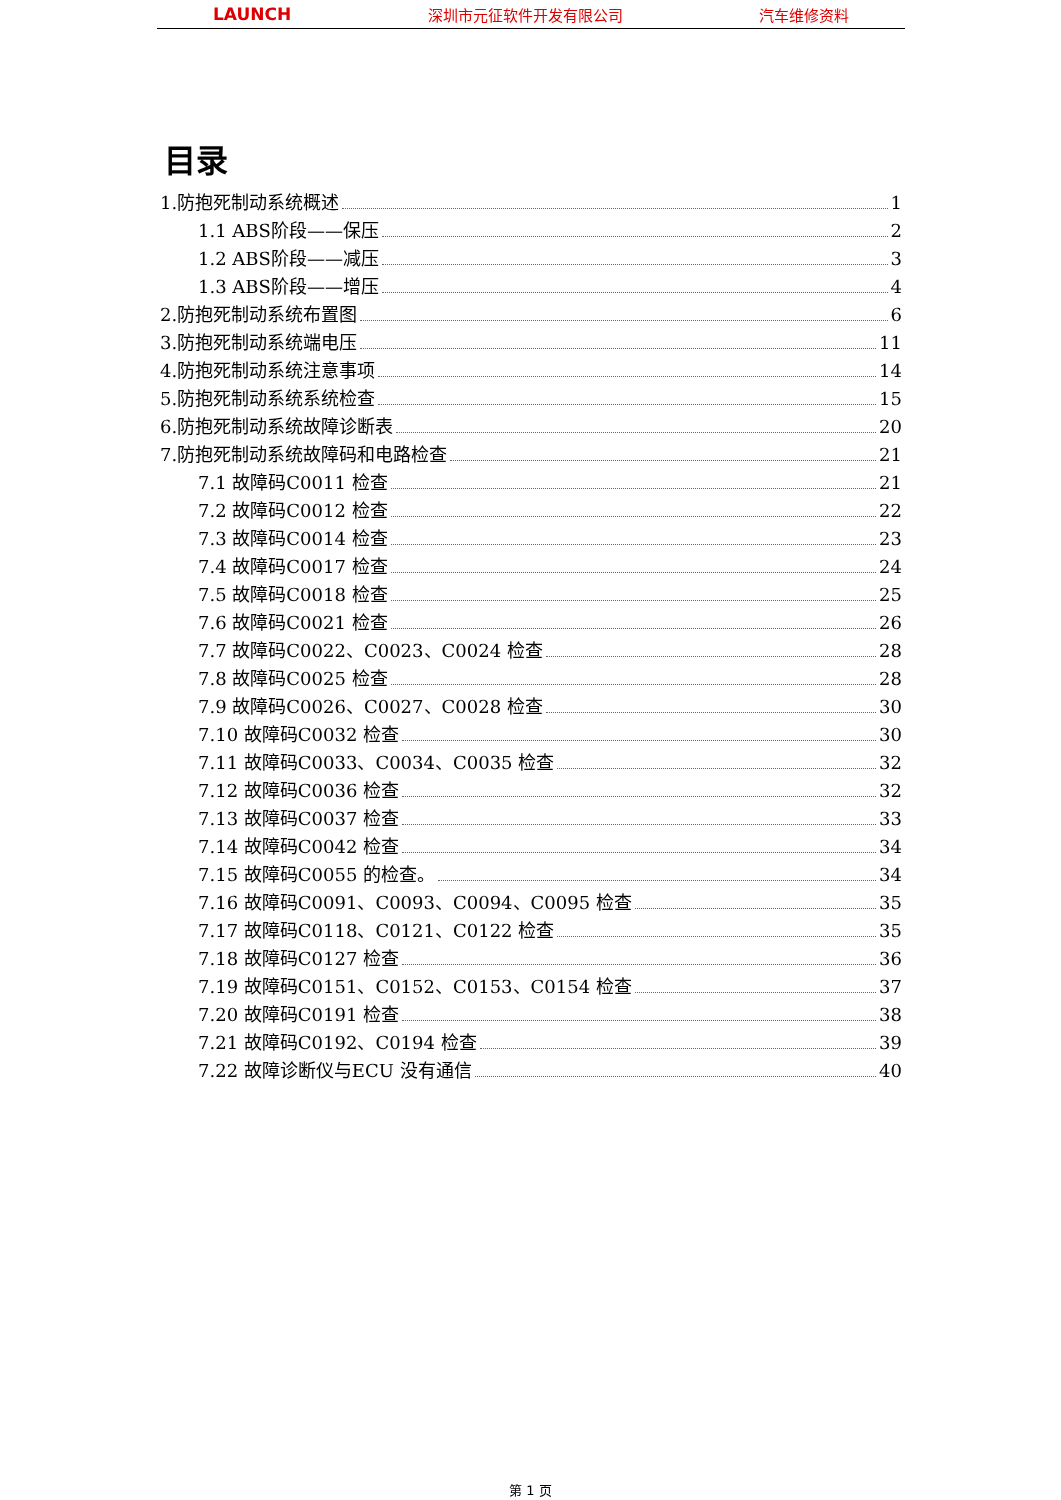LAUNCH 深圳市元征软件开发有限公司 汽车维修资料
目录
1.防抱死制动系统概述 1
1.1 ABS阶段——保压 2
1.2 ABS阶段——减压 3
1.3 ABS阶段——增压 4
2.防抱死制动系统布置图 6
3.防抱死制动系统端电压 11
4.防抱死制动系统注意事项 14
5.防抱死制动系统系统检查 15
6.防抱死制动系统故障诊断表 20
7.防抱死制动系统故障码和电路检查 21
7.1 故障码C0011 检查 21
7.2 故障码C0012 检查 22
7.3 故障码C0014 检查 23
7.4 故障码C0017 检查 24
7.5 故障码C0018 检查 25
7.6 故障码C0021 检查 26
7.7 故障码C0022、C0023、C0024 检查 28
7.8 故障码C0025 检查 28
7.9 故障码C0026、C0027、C0028 检查 30
7.10 故障码C0032 检查 30
7.11 故障码C0033、C0034、C0035 检查 32
7.12 故障码C0036 检查 32
7.13 故障码C0037 检查 33
7.14 故障码C0042 检查 34
7.15 故障码C0055 的检查。 34
7.16 故障码C0091、C0093、C0094、C0095 检查 35
7.17 故障码C0118、C0121、C0122 检查 35
7.18 故障码C0127 检查 36
7.19 故障码C0151、C0152、C0153、C0154 检查 37
7.20 故障码C0191 检查 38
7.21 故障码C0192、C0194 检查 39
7.22 故障诊断仪与ECU 没有通信 40
第 1 页